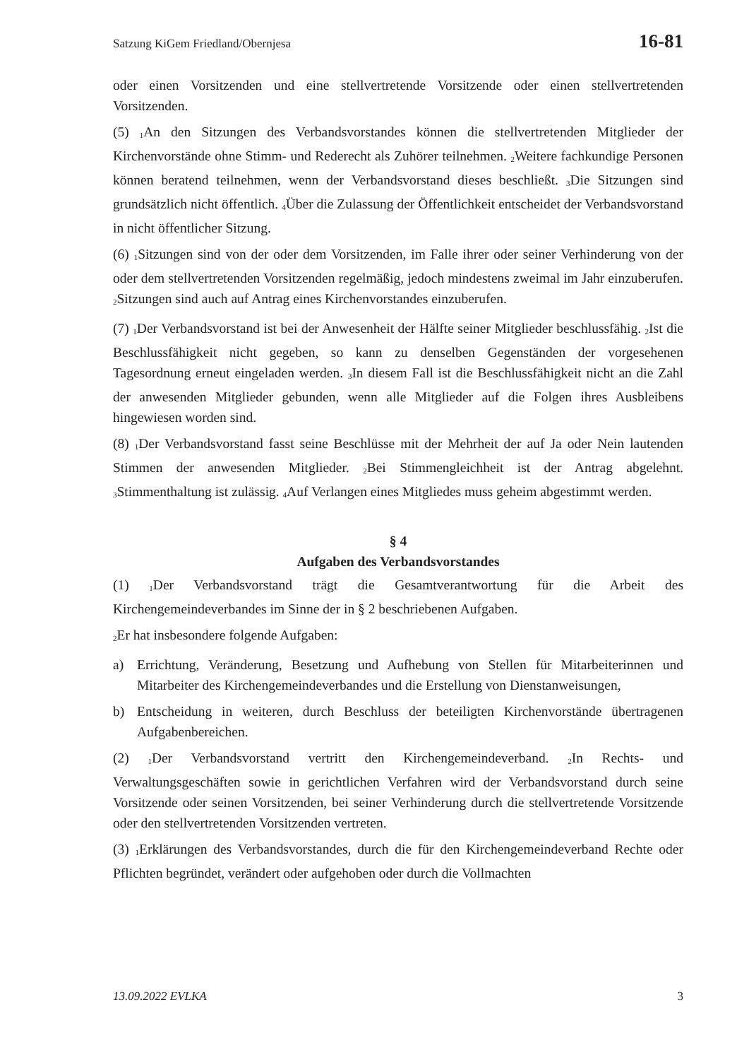Satzung KiGem Friedland/Obernjesa 16-81
oder einen Vorsitzenden und eine stellvertretende Vorsitzende oder einen stellvertretenden Vorsitzenden.
(5) <sub>1</sub>An den Sitzungen des Verbandsvorstandes können die stellvertretenden Mitglieder der Kirchenvorstände ohne Stimm- und Rederecht als Zuhörer teilnehmen. <sub>2</sub>Weitere fachkundige Personen können beratend teilnehmen, wenn der Verbandsvorstand dieses beschließt. <sub>3</sub>Die Sitzungen sind grundsätzlich nicht öffentlich. <sub>4</sub>Über die Zulassung der Öffentlichkeit entscheidet der Verbandsvorstand in nicht öffentlicher Sitzung.
(6) <sub>1</sub>Sitzungen sind von der oder dem Vorsitzenden, im Falle ihrer oder seiner Verhinderung von der oder dem stellvertretenden Vorsitzenden regelmäßig, jedoch mindestens zweimal im Jahr einzuberufen. <sub>2</sub>Sitzungen sind auch auf Antrag eines Kirchenvorstandes einzuberufen.
(7) <sub>1</sub>Der Verbandsvorstand ist bei der Anwesenheit der Hälfte seiner Mitglieder beschlussfähig. <sub>2</sub>Ist die Beschlussfähigkeit nicht gegeben, so kann zu denselben Gegenständen der vorgesehenen Tagesordnung erneut eingeladen werden. <sub>3</sub>In diesem Fall ist die Beschlussfähigkeit nicht an die Zahl der anwesenden Mitglieder gebunden, wenn alle Mitglieder auf die Folgen ihres Ausbleibens hingewiesen worden sind.
(8) <sub>1</sub>Der Verbandsvorstand fasst seine Beschlüsse mit der Mehrheit der auf Ja oder Nein lautenden Stimmen der anwesenden Mitglieder. <sub>2</sub>Bei Stimmengleichheit ist der Antrag abgelehnt. <sub>3</sub>Stimmenthaltung ist zulässig. <sub>4</sub>Auf Verlangen eines Mitgliedes muss geheim abgestimmt werden.
§ 4
Aufgaben des Verbandsvorstandes
(1) <sub>1</sub>Der Verbandsvorstand trägt die Gesamtverantwortung für die Arbeit des Kirchengemeindeverbandes im Sinne der in § 2 beschriebenen Aufgaben.
<sub>2</sub>Er hat insbesondere folgende Aufgaben:
a) Errichtung, Veränderung, Besetzung und Aufhebung von Stellen für Mitarbeiterinnen und Mitarbeiter des Kirchengemeindeverbandes und die Erstellung von Dienstanweisungen,
b) Entscheidung in weiteren, durch Beschluss der beteiligten Kirchenvorstände übertragenen Aufgabenbereichen.
(2) <sub>1</sub>Der Verbandsvorstand vertritt den Kirchengemeindeverband. <sub>2</sub>In Rechts- und Verwaltungsgeschäften sowie in gerichtlichen Verfahren wird der Verbandsvorstand durch seine Vorsitzende oder seinen Vorsitzenden, bei seiner Verhinderung durch die stellvertretende Vorsitzende oder den stellvertretenden Vorsitzenden vertreten.
(3) <sub>1</sub>Erklärungen des Verbandsvorstandes, durch die für den Kirchengemeindeverband Rechte oder Pflichten begründet, verändert oder aufgehoben oder durch die Vollmachten
13.09.2022 EVLKA 3